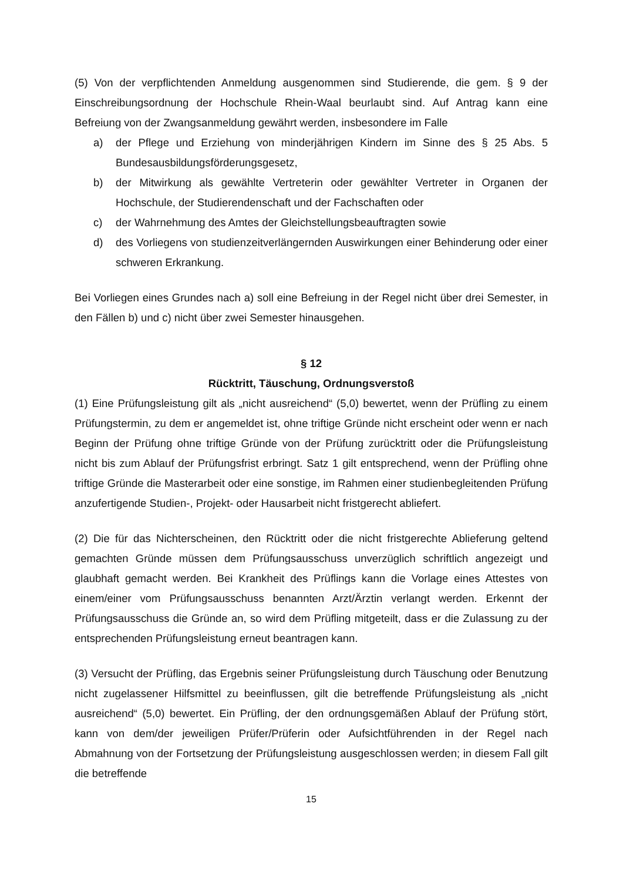(5) Von der verpflichtenden Anmeldung ausgenommen sind Studierende, die gem. § 9 der Einschreibungsordnung der Hochschule Rhein-Waal beurlaubt sind. Auf Antrag kann eine Befreiung von der Zwangsanmeldung gewährt werden, insbesondere im Falle
a) der Pflege und Erziehung von minderjährigen Kindern im Sinne des § 25 Abs. 5 Bundesausbildungsförderungsgesetz,
b) der Mitwirkung als gewählte Vertreterin oder gewählter Vertreter in Organen der Hochschule, der Studierendenschaft und der Fachschaften oder
c) der Wahrnehmung des Amtes der Gleichstellungsbeauftragten sowie
d) des Vorliegens von studienzeitverlängernden Auswirkungen einer Behinderung oder einer schweren Erkrankung.
Bei Vorliegen eines Grundes nach a) soll eine Befreiung in der Regel nicht über drei Semester, in den Fällen b) und c) nicht über zwei Semester hinausgehen.
§ 12
Rücktritt, Täuschung, Ordnungsverstoß
(1) Eine Prüfungsleistung gilt als „nicht ausreichend“ (5,0) bewertet, wenn der Prüfling zu einem Prüfungstermin, zu dem er angemeldet ist, ohne triftige Gründe nicht erscheint oder wenn er nach Beginn der Prüfung ohne triftige Gründe von der Prüfung zurücktritt oder die Prüfungsleistung nicht bis zum Ablauf der Prüfungsfrist erbringt. Satz 1 gilt entsprechend, wenn der Prüfling ohne triftige Gründe die Masterarbeit oder eine sonstige, im Rahmen einer studienbegleitenden Prüfung anzufertigende Studien-, Projekt- oder Hausarbeit nicht fristgerecht abliefert.
(2) Die für das Nichterscheinen, den Rücktritt oder die nicht fristgerechte Ablieferung geltend gemachten Gründe müssen dem Prüfungsausschuss unverzüglich schriftlich angezeigt und glaubhaft gemacht werden. Bei Krankheit des Prüflings kann die Vorlage eines Attestes von einem/einer vom Prüfungsausschuss benannten Arzt/Ärztin verlangt werden. Erkennt der Prüfungsausschuss die Gründe an, so wird dem Prüfling mitgeteilt, dass er die Zulassung zu der entsprechenden Prüfungsleistung erneut beantragen kann.
(3) Versucht der Prüfling, das Ergebnis seiner Prüfungsleistung durch Täuschung oder Benutzung nicht zugelassener Hilfsmittel zu beeinflussen, gilt die betreffende Prüfungsleistung als „nicht ausreichend“ (5,0) bewertet. Ein Prüfling, der den ordnungsgemäßen Ablauf der Prüfung stört, kann von dem/der jeweiligen Prüfer/Prüferin oder Aufsichtführenden in der Regel nach Abmahnung von der Fortsetzung der Prüfungsleistung ausgeschlossen werden; in diesem Fall gilt die betreffende
15